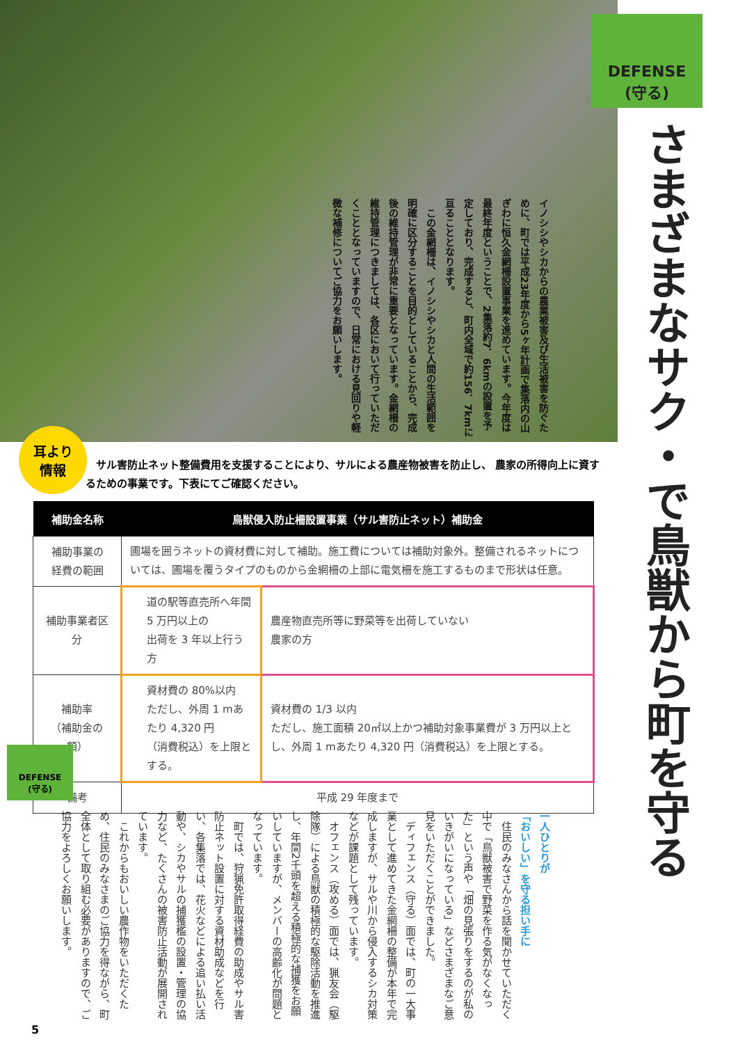DEFENSE
(守る)
さまざまなサク・で鳥獣から町を守る
イノシシやシカからの農業被害及び生活被害を防ぐために、町では平成23年度から5ヶ年計画で集落内の山ぎわに恒久金網柵設置事業を進めています。今年度は最終年度ということで、2集落約7．6kmの設置を予定しており、完成すると、町内全域で約156．7kmに亘ることとなります。
　この金網柵は、イノシシやシカと人間の生活範囲を明確に区分することを目的としていることから、完成後の維持管理が非常に重要となっています。金網柵の維持管理につきましては、各区において行っていただくこととなっていますので、日常における見回りや軽微な補修についてご協力をお願いします。
耳より
情報
サル害防止ネット整備費用を支援することにより、サルによる農産物被害を防止し、 農家の所得向上に資するための事業です。下表にてご確認ください。
| 補助金名称 | 鳥獣侵入防止柵設置事業（サル害防止ネット）補助金 | |
| --- | --- | --- |
| 補助事業の 経費の範囲 | 圃場を囲うネットの資材費に対して補助。施工費については補助対象外。整備されるネットについては、圃場を覆うタイプのものから金網柵の上部に電気柵を施工するものまで形状は任意。 | |
| 補助事業者区分 | 道の駅等直売所へ年間 5 万円以上の 出荷を 3 年以上行う方 | 農産物直売所等に野菜等を出荷していない 農家の方 |
| 補助率 （補助金の額） | 資材費の 80%以内 ただし、外周 1 mあたり 4,320 円 （消費税込）を上限とする。 | 資材費の 1/3 以内 ただし、施工面積 20㎡以上かつ補助対象事業費が 3 万円以上とし、外周 1 mあたり 4,320 円（消費税込）を上限とする。 |
| 備考 | 平成 29 年度まで | |
DEFENSE
(守る)
一人ひとりが
「おいしい」を守る担い手に
　住民のみなさんから話を聞かせていただく中で「鳥獣被害で野菜を作る気がなくなった」という声や「畑の見張りをするのが私のいきがいになっている」などさまざまなご意見をいただくことができました。
　ディフェンス（守る）面では、町の一大事業として進めてきた金網柵の整備が本年で完成しますが、サルや川から侵入するシカ対策などが課題として残っています。
　オフェンス（攻める）面では、猟友会（駆除隊）による鳥獣の積極的な駆除活動を推進し、年間2千頭を超える積極的な捕獲をお願いしていますが、メンバーの高齢化が問題となっています。
　町では、狩猟免許取得経費の助成やサル害防止ネット設置に対する資材助成などを行い、各集落では、花火などによる追い払い活動や、シカやサルの捕獲檻の設置・管理の協力など、たくさんの被害防止活動が展開されています。
　これからもおいしい農作物をいただくため、住民のみなさまのご協力を得ながら、町全体として取り組む必要がありますので、ご協力をよろしくお願いします。
5